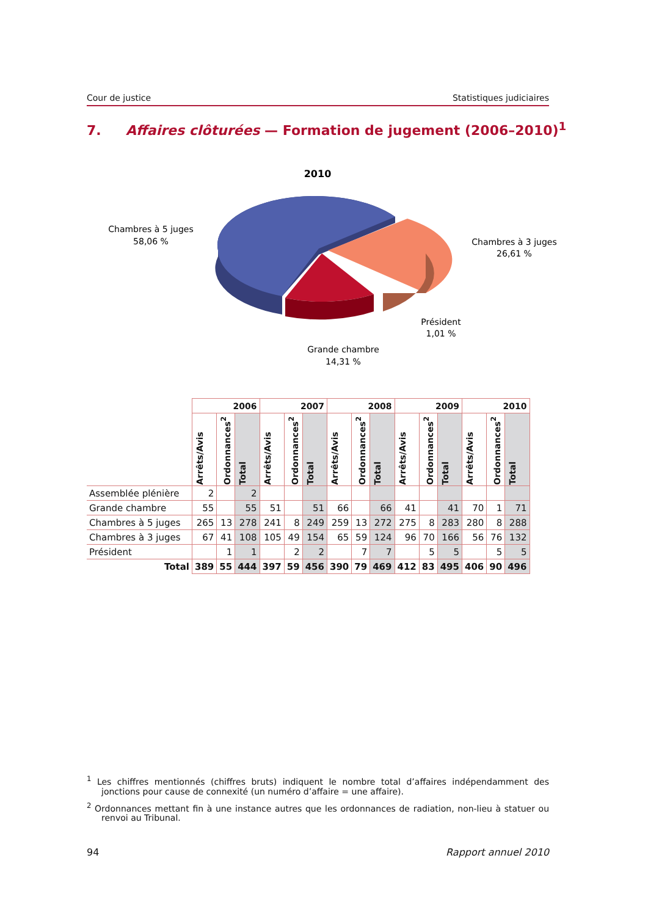Cour de justice Statistiques judiciaires
7. Affaires clôturées — Formation de jugement (2006–2010)<sup>1</sup>
2010
Chambres à 5 juges
58,06 %
Chambres à 3 juges
26,61 %
Président
1,01 %
Grande chambre
14,31 %
| | 2006 | | | 2007 | | | 2008 | | | 2009 | | | 2010 | | |
| --- | --- | --- | --- | --- | --- | --- | --- | --- | --- | --- | --- | --- | --- | --- | --- |
| | Arrêts/Avis | Ordonnances<sup>2</sup> | Total | Arrêts/Avis | Ordonnances<sup>2</sup> | Total | Arrêts/Avis | Ordonnances<sup>2</sup> | Total | Arrêts/Avis | Ordonnances<sup>2</sup> | Total | Arrêts/Avis | Ordonnances<sup>2</sup> | Total |
| Assemblée plénière | 2 | | 2 | | | | | | | | | | | | |
| Grande chambre | 55 | | 55 | 51 | | 51 | 66 | | 66 | 41 | | 41 | 70 | 1 | 71 |
| Chambres à 5 juges | 265 | 13 | 278 | 241 | 8 | 249 | 259 | 13 | 272 | 275 | 8 | 283 | 280 | 8 | 288 |
| Chambres à 3 juges | 67 | 41 | 108 | 105 | 49 | 154 | 65 | 59 | 124 | 96 | 70 | 166 | 56 | 76 | 132 |
| Président | | 1 | 1 | | 2 | 2 | | 7 | 7 | | 5 | 5 | | 5 | 5 |
| Total | 389 | 55 | 444 | 397 | 59 | 456 | 390 | 79 | 469 | 412 | 83 | 495 | 406 | 90 | 496 |
<sup>1</sup> Les chiffres mentionnés (chiffres bruts) indiquent le nombre total d’affaires indépendamment des jonctions pour cause de connexité (un numéro d’affaire = une affaire).
<sup>2</sup> Ordonnances mettant fin à une instance autres que les ordonnances de radiation, non-lieu à statuer ou renvoi au Tribunal.
94 Rapport annuel 2010